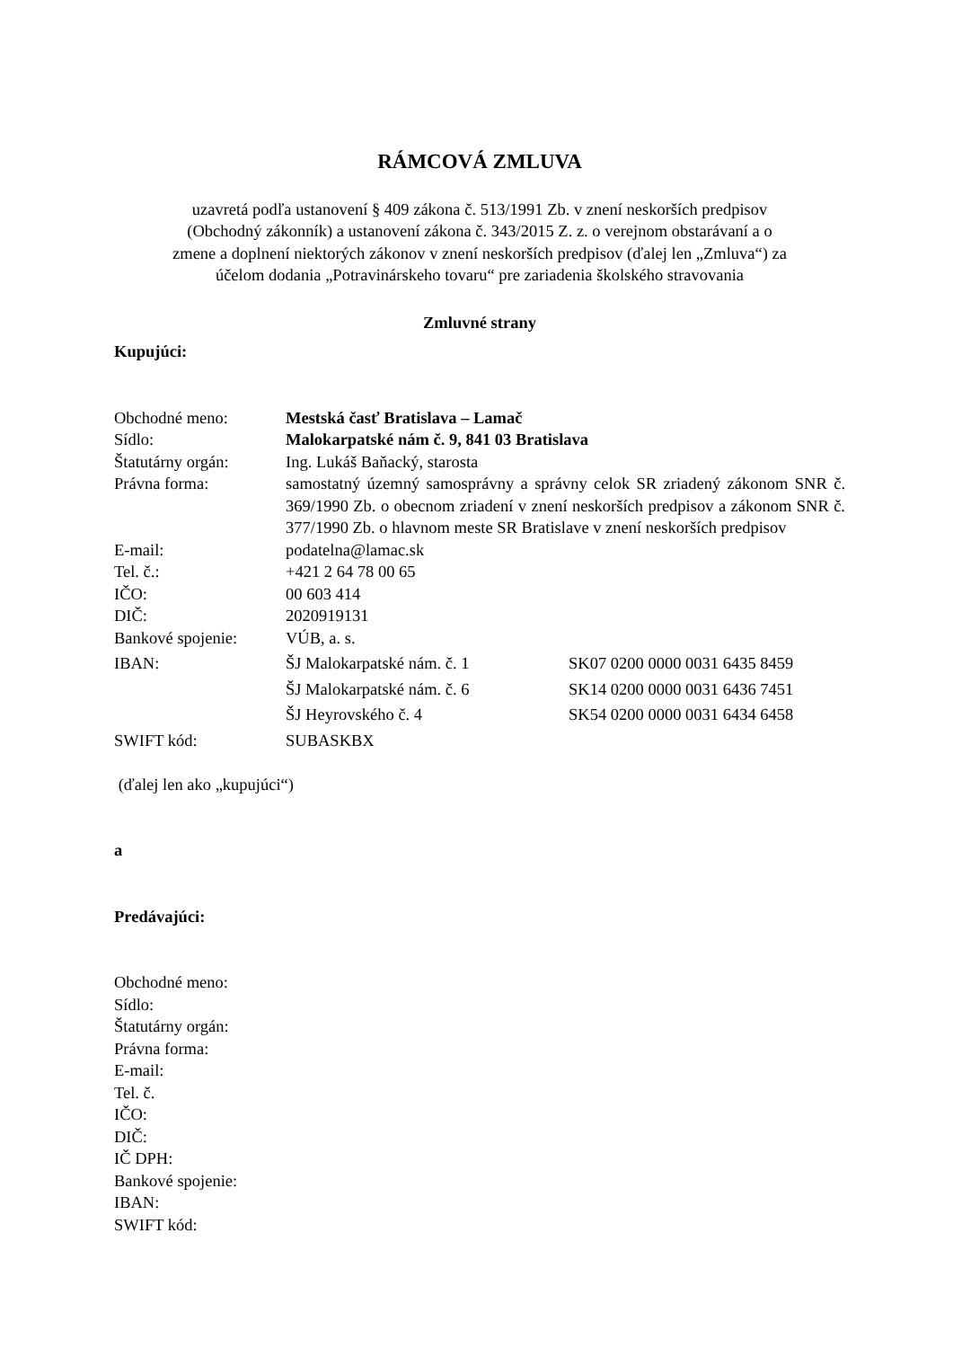RÁMCOVÁ ZMLUVA
uzavretá podľa ustanovení § 409 zákona č. 513/1991 Zb. v znení neskorších predpisov
(Obchodný zákonník) a ustanovení zákona č. 343/2015 Z. z. o verejnom obstarávaní a o
zmene a doplnení niektorých zákonov v znení neskorších predpisov (ďalej len „Zmluva“) za
účelom dodania „Potravinárskeho tovaru“ pre zariadenia školského stravovania
Zmluvné strany
Kupujúci:
| Obchodné meno: | Mestská časť Bratislava – Lamač | |
| Sídlo: | Malokarpatské nám č. 9, 841 03 Bratislava | |
| Štatutárny orgán: | Ing. Lukáš Baňacký, starosta | |
| Právna forma: | samostatný územný samosprávny a správny celok SR zriadený zákonom SNR č. 369/1990 Zb. o obecnom zriadení v znení neskorších predpisov a zákonom SNR č. 377/1990 Zb. o hlavnom meste SR Bratislave v znení neskorších predpisov | |
| E-mail: | podatelna@lamac.sk | |
| Tel. č.: | +421 2 64 78 00 65 | |
| IČO: | 00 603 414 | |
| DIČ: | 2020919131 | |
| Bankové spojenie: | VÚB, a. s. | |
| IBAN: | ŠJ Malokarpatské nám. č. 1 | SK07 0200 0000 0031 6435 8459 |
| | ŠJ Malokarpatské nám. č. 6 | SK14 0200 0000 0031 6436 7451 |
| | ŠJ Heyrovského č. 4 | SK54 0200 0000 0031 6434 6458 |
| SWIFT kód: | SUBASKBX | |
(ďalej len ako „kupujúci“)
a
Predávajúci:
Obchodné meno:
Sídlo:
Štatutárny orgán:
Právna forma:
E-mail:
Tel. č.
IČO:
DIČ:
IČ DPH:
Bankové spojenie:
IBAN:
SWIFT kód: